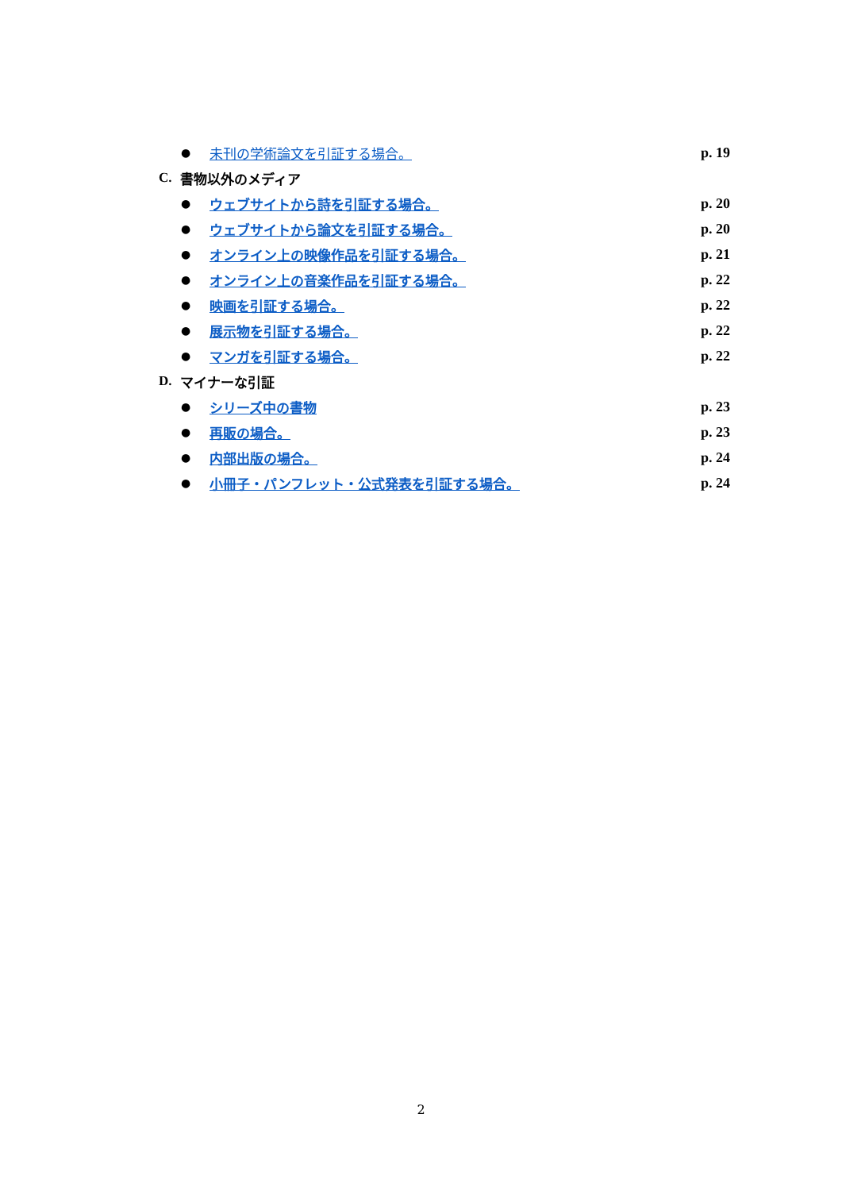●
未刊の学術論文を引証する場合。 p. 19
C. 書物以外のメディア
●
ウェブサイトから詩を引証する場合。 p. 20
●
ウェブサイトから論文を引証する場合。 p. 20
●
オンライン上の映像作品を引証する場合。
p. 21
●
オンライン上の音楽作品を引証する場合。
p. 22
●
映画を引証する場合。 p. 22
●
展示物を引証する場合。 p. 22
●
マンガを引証する場合。 p. 22
D. マイナーな引証
●
シリーズ中の書物 p. 23
●
再販の場合。 p. 23
●
内部出版の場合。 p. 24
●
小冊子・パンフレット・公式発表を引証する場合。
p. 24
2